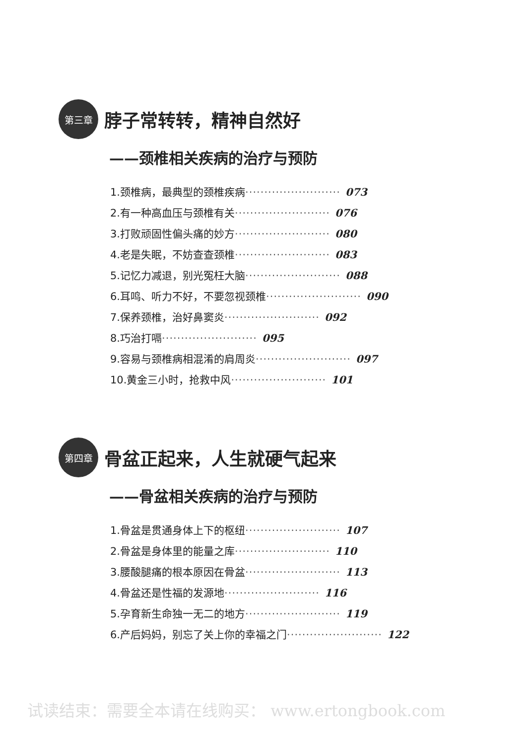第三章
脖子常转转，精神自然好
——颈椎相关疾病的治疗与预防
1.颈椎病，最典型的颈椎疾病························· 073
2.有一种高血压与颈椎有关························· 076
3.打败顽固性偏头痛的妙方························· 080
4.老是失眠，不妨查查颈椎························· 083
5.记忆力减退，别光冤枉大脑························· 088
6.耳鸣、听力不好，不要忽视颈椎························· 090
7.保养颈椎，治好鼻窦炎························· 092
8.巧治打嗝························· 095
9.容易与颈椎病相混淆的肩周炎························· 097
10.黄金三小时，抢救中风························· 101
第四章
骨盆正起来，人生就硬气起来
——骨盆相关疾病的治疗与预防
1.骨盆是贯通身体上下的枢纽························· 107
2.骨盆是身体里的能量之库························· 110
3.腰酸腿痛的根本原因在骨盆························· 113
4.骨盆还是性福的发源地························· 116
5.孕育新生命独一无二的地方························· 119
6.产后妈妈，别忘了关上你的幸福之门························· 122
试读结束：需要全本请在线购买： www.ertongbook.com